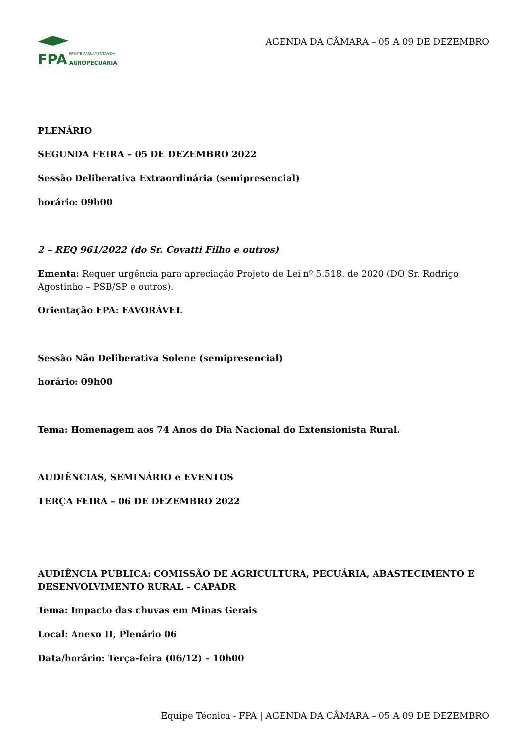AGENDA DA CÂMARA – 05 A 09 DE DEZEMBRO
FPA FRENTE PARLAMENTAR DA
AGROPECUÁRIA
PLENÁRIO
SEGUNDA FEIRA – 05 DE DEZEMBRO 2022
Sessão Deliberativa Extraordinária (semipresencial)
horário: 09h00
2 – REQ 961/2022 (do Sr. Covatti Filho e outros)
Ementa: Requer urgência para apreciação Projeto de Lei nº 5.518. de 2020 (DO Sr. Rodrigo Agostinho – PSB/SP e outros).
Orientação FPA: FAVORÁVEL
Sessão Não Deliberativa Solene (semipresencial)
horário: 09h00
Tema: Homenagem aos 74 Anos do Dia Nacional do Extensionista Rural.
AUDIÊNCIAS, SEMINÁRIO e EVENTOS
TERÇA FEIRA – 06 DE DEZEMBRO 2022
AUDIÊNCIA PUBLICA: COMISSÃO DE AGRICULTURA, PECUÁRIA, ABASTECIMENTO E DESENVOLVIMENTO RURAL – CAPADR
Tema: Impacto das chuvas em Minas Gerais
Local: Anexo II, Plenário 06
Data/horário: Terça-feira (06/12) – 10h00
Equipe Técnica - FPA | AGENDA DA CÂMARA – 05 A 09 DE DEZEMBRO